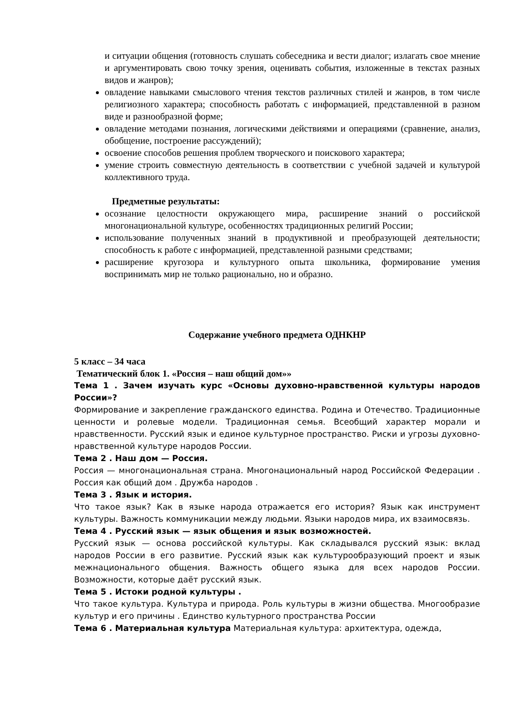и ситуации общения (готовность слушать собеседника и вести диалог; излагать свое мнение и аргументировать свою точку зрения, оценивать события, изложенные в текстах разных видов и жанров);
овладение навыками смыслового чтения текстов различных стилей и жанров, в том числе религиозного характера; способность работать с информацией, представленной в разном виде и разнообразной форме;
овладение методами познания, логическими действиями и операциями (сравнение, анализ, обобщение, построение рассуждений);
освоение способов решения проблем творческого и поискового характера;
умение строить совместную деятельность в соответствии с учебной задачей и культурой коллективного труда.
Предметные результаты:
осознание целостности окружающего мира, расширение знаний о российской многонациональной культуре, особенностях традиционных религий России;
использование полученных знаний в продуктивной и преобразующей деятельности; способность к работе с информацией, представленной разными средствами;
расширение кругозора и культурного опыта школьника, формирование умения воспринимать мир не только рационально, но и образно.
Содержание учебного предмета ОДНКНР
5 класс – 34 часа
Тематический блок 1. «Россия – наш общий дом»»
Тема 1 . Зачем изучать курс «Основы духовно-нравственной культуры народов России»?
Формирование и закрепление гражданского единства. Родина и Отечество. Традиционные ценности и ролевые модели. Традиционная семья. Всеобщий характер морали и нравственности. Русский язык и единое культурное пространство. Риски и угрозы духовно-нравственной культуре народов России.
Тема 2 . Наш дом — Россия.
Россия — многонациональная страна. Многонациональный народ Российской Федерации . Россия как общий дом . Дружба народов .
Тема 3 . Язык и история.
Что такое язык? Как в языке народа отражается его история? Язык как инструмент культуры. Важность коммуникации между людьми. Языки народов мира, их взаимосвязь.
Тема 4 . Русский язык — язык общения и язык возможностей.
Русский язык — основа российской культуры. Как складывался русский язык: вклад народов России в его развитие. Русский язык как культурообразующий проект и язык межнационального общения. Важность общего языка для всех народов России. Возможности, которые даёт русский язык.
Тема 5 . Истоки родной культуры .
Что такое культура. Культура и природа. Роль культуры в жизни общества. Многообразие культур и его причины . Единство культурного пространства России
Тема 6 . Материальная культура Материальная культура: архитектура, одежда,